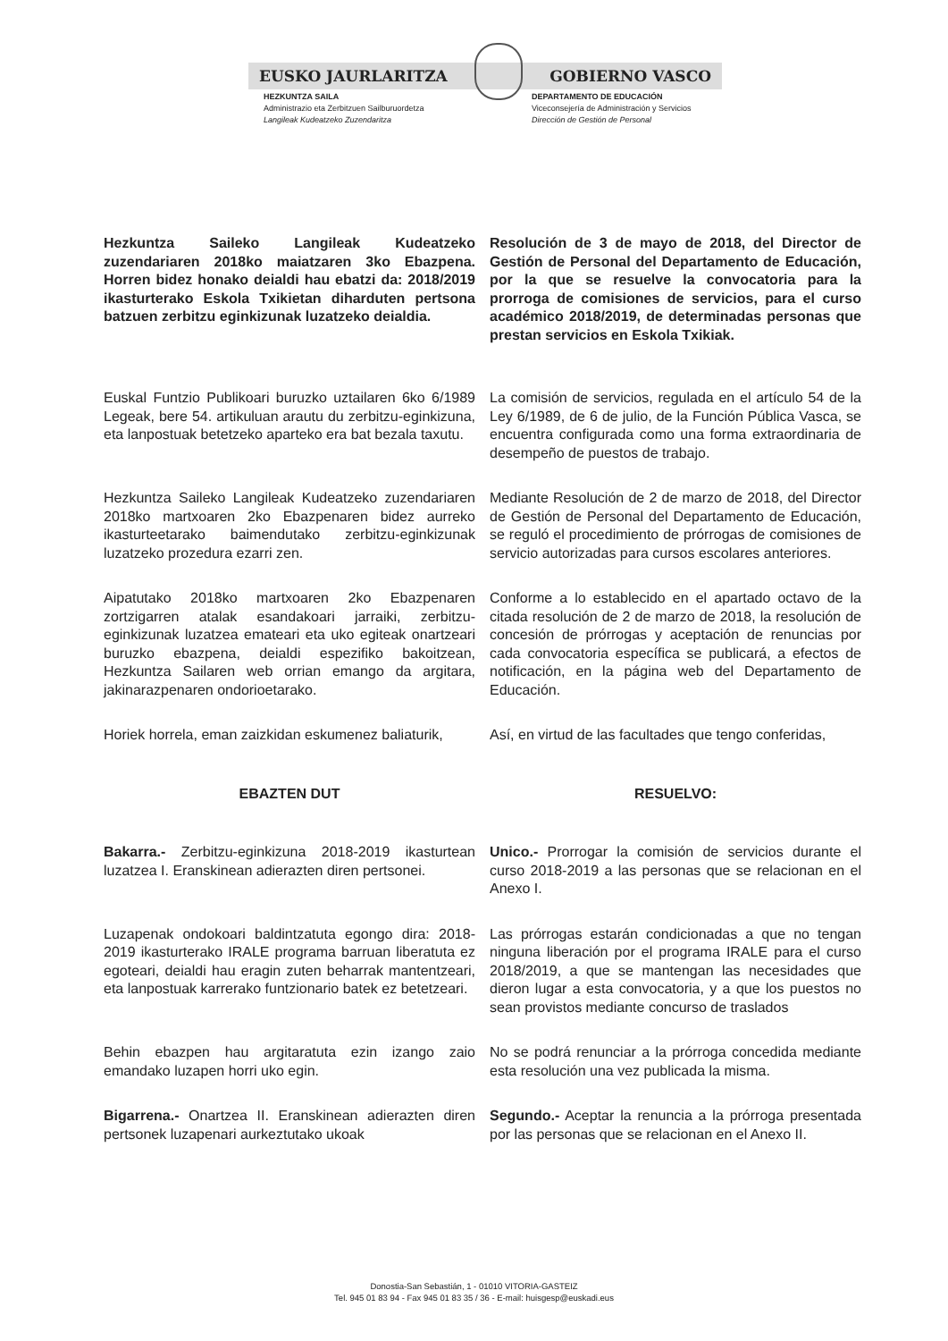EUSKO JAURLARITZA GOBIERNO VASCO
HEZKUNTZA SAILA
Administrazio eta Zerbitzuen Sailburuordetza
Langileak Kudeatzeko Zuzendaritza
DEPARTAMENTO DE EDUCACIÓN
Viceconsejería de Administración y Servicios
Dirección de Gestión de Personal
Hezkuntza Saileko Langileak Kudeatzeko zuzendariaren 2018ko maiatzaren 3ko Ebazpena. Horren bidez honako deialdi hau ebatzi da: 2018/2019 ikasturterako Eskola Txikietan diharduten pertsona batzuen zerbitzu eginkizunak luzatzeko deialdia.
Resolución de 3 de mayo de 2018, del Director de Gestión de Personal del Departamento de Educación, por la que se resuelve la convocatoria para la prorroga de comisiones de servicios, para el curso académico 2018/2019, de determinadas personas que prestan servicios en Eskola Txikiak.
Euskal Funtzio Publikoari buruzko uztailaren 6ko 6/1989 Legeak, bere 54. artikuluan arautu du zerbitzu-eginkizuna, eta lanpostuak betetzeko aparteko era bat bezala taxutu.
La comisión de servicios, regulada en el artículo 54 de la Ley 6/1989, de 6 de julio, de la Función Pública Vasca, se encuentra configurada como una forma extraordinaria de desempeño de puestos de trabajo.
Hezkuntza Saileko Langileak Kudeatzeko zuzendariaren 2018ko martxoaren 2ko Ebazpenaren bidez aurreko ikasturteetarako baimendutako zerbitzu-eginkizunak luzatzeko prozedura ezarri zen.
Mediante Resolución de 2 de marzo de 2018, del Director de Gestión de Personal del Departamento de Educación, se reguló el procedimiento de prórrogas de comisiones de servicio autorizadas para cursos escolares anteriores.
Aipatutako 2018ko martxoaren 2ko Ebazpenaren zortzigarren atalak esandakoari jarraiki, zerbitzu-eginkizunak luzatzea emateari eta uko egiteak onartzeari buruzko ebazpena, deialdi espezifiko bakoitzean, Hezkuntza Sailaren web orrian emango da argitara, jakinarazpenaren ondorioetarako.
Conforme a lo establecido en el apartado octavo de la citada resolución de 2 de marzo de 2018, la resolución de concesión de prórrogas y aceptación de renuncias por cada convocatoria específica se publicará, a efectos de notificación, en la página web del Departamento de Educación.
Horiek horrela, eman zaizkidan eskumenez baliaturik,
Así, en virtud de las facultades que tengo conferidas,
EBAZTEN DUT RESUELVO:
Bakarra.- Zerbitzu-eginkizuna 2018-2019 ikasturtean luzatzea I. Eranskinean adierazten diren pertsonei.
Unico.- Prorrogar la comisión de servicios durante el curso 2018-2019 a las personas que se relacionan en el Anexo I.
Luzapenak ondokoari baldintzatuta egongo dira: 2018-2019 ikasturterako IRALE programa barruan liberatuta ez egoteari, deialdi hau eragin zuten beharrak mantentzeari, eta lanpostuak karrerako funtzionario batek ez betetzeari.
Las prórrogas estarán condicionadas a que no tengan ninguna liberación por el programa IRALE para el curso 2018/2019, a que se mantengan las necesidades que dieron lugar a esta convocatoria, y a que los puestos no sean provistos mediante concurso de traslados
Behin ebazpen hau argitaratuta ezin izango zaio emandako luzapen horri uko egin.
No se podrá renunciar a la prórroga concedida mediante esta resolución una vez publicada la misma.
Bigarrena.- Onartzea II. Eranskinean adierazten diren pertsonek luzapenari aurkeztutako ukoak
Segundo.- Aceptar la renuncia a la prórroga presentada por las personas que se relacionan en el Anexo II.
Donostia-San Sebastián, 1 - 01010 VITORIA-GASTEIZ
Tel. 945 01 83 94 - Fax 945 01 83 35 / 36 - E-mail: huisgesp@euskadi.eus